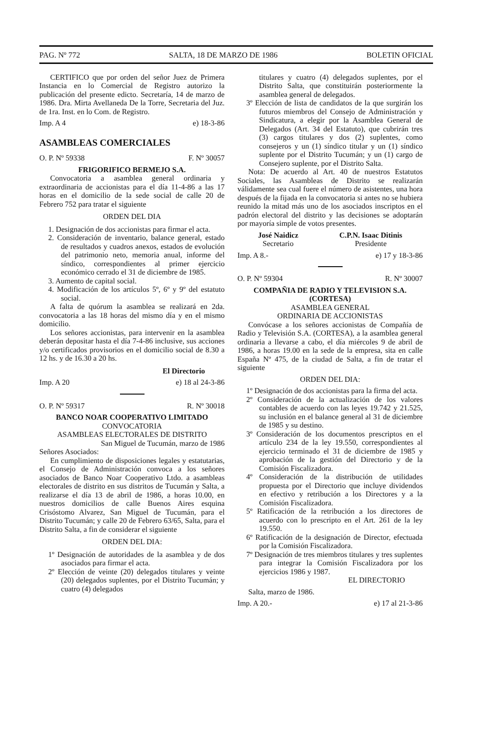PAG. Nº 772 SALTA, 18 DE MARZO DE 1986 BOLETIN OFICIAL
CERTIFICO que por orden del señor Juez de Primera Instancia en lo Comercial de Registro autorizo la publicación del presente edicto. Secretaría, 14 de marzo de 1986. Dra. Mirta Avellaneda De la Torre, Secretaria del Juz. de 1ra. Inst. en lo Com. de Registro.
Imp. A 4 e) 18-3-86
ASAMBLEAS COMERCIALES
O. P. Nº 59338 F. Nº 30057
FRIGORIFICO BERMEJO S.A.
Convocatoria a asamblea general ordinaria y extraordinaria de accionistas para el día 11-4-86 a las 17 horas en el domicilio de la sede social de calle 20 de Febrero 752 para tratar el siguiente
ORDEN DEL DIA
1. Designación de dos accionistas para firmar el acta.
2. Consideración de inventario, balance general, estado de resultados y cuadros anexos, estados de evolución del patrimonio neto, memoria anual, informe del síndico, correspondientes al primer ejercicio económico cerrado el 31 de diciembre de 1985.
3. Aumento de capital social.
4. Modificación de los artículos 5º, 6º y 9º del estatuto social.
A falta de quórum la asamblea se realizará en 2da. convocatoria a las 18 horas del mismo día y en el mismo domicilio.
Los señores accionistas, para intervenir en la asamblea deberán depositar hasta el día 7-4-86 inclusive, sus acciones y/o certificados provisorios en el domicilio social de 8.30 a 12 hs. y de 16.30 a 20 hs.
El Directorio
Imp. A 20 e) 18 al 24-3-86
O. P. Nº 59317 R. Nº 30018
BANCO NOAR COOPERATIVO LIMITADO
CONVOCATORIA
ASAMBLEAS ELECTORALES DE DISTRITO
San Miguel de Tucumán, marzo de 1986
Señores Asociados:
En cumplimiento de disposiciones legales y estatutarias, el Consejo de Administración convoca a los señores asociados de Banco Noar Cooperativo Ltdo. a asambleas electorales de distrito en sus distritos de Tucumán y Salta, a realizarse el día 13 de abril de 1986, a horas 10.00, en nuestros domicilios de calle Buenos Aires esquina Crisóstomo Alvarez, San Miguel de Tucumán, para el Distrito Tucumán; y calle 20 de Febrero 63/65, Salta, para el Distrito Salta, a fin de considerar el siguiente
ORDEN DEL DIA:
1º Designación de autoridades de la asamblea y de dos asociados para firmar el acta.
2º Elección de veinte (20) delegados titulares y veinte (20) delegados suplentes, por el Distrito Tucumán; y cuatro (4) delegados
titulares y cuatro (4) delegados suplentes, por el Distrito Salta, que constituirán posteriormente la asamblea general de delegados.
3º Elección de lista de candidatos de la que surgirán los futuros miembros del Consejo de Administración y Sindicatura, a elegir por la Asamblea General de Delegados (Art. 34 del Estatuto), que cubrirán tres (3) cargos titulares y dos (2) suplentes, como consejeros y un (1) síndico titular y un (1) síndico suplente por el Distrito Tucumán; y un (1) cargo de Consejero suplente, por el Distrito Salta.
Nota: De acuerdo al Art. 40 de nuestros Estatutos Sociales, las Asambleas de Distrito se realizarán válidamente sea cual fuere el número de asistentes, una hora después de la fijada en la convocatoria si antes no se hubiera reunido la mitad más uno de los asociados inscriptos en el padrón electoral del distrito y las decisiones se adoptarán por mayoría simple de votos presentes.
José Naidicz
Secretario
C.P.N. Isaac Ditinis
Presidente
Imp. A 8.- e) 17 y 18-3-86
O. P. Nº 59304 R. Nº 30007
COMPAÑIA DE RADIO Y TELEVISION S.A. (CORTESA)
ASAMBLEA GENERAL
ORDINARIA DE ACCIONISTAS
Convócase a los señores accionistas de Compañía de Radio y Televisión S.A. (CORTESA), a la asamblea general ordinaria a llevarse a cabo, el día miércoles 9 de abril de 1986, a horas 19.00 en la sede de la empresa, sita en calle España Nº 475, de la ciudad de Salta, a fin de tratar el siguiente
ORDEN DEL DIA:
1º Designación de dos accionistas para la firma del acta.
2º Consideración de la actualización de los valores contables de acuerdo con las leyes 19.742 y 21.525, su inclusión en el balance general al 31 de diciembre de 1985 y su destino.
3º Consideración de los documentos prescriptos en el artículo 234 de la ley 19.550, correspondientes al ejercicio terminado el 31 de diciembre de 1985 y aprobación de la gestión del Directorio y de la Comisión Fiscalizadora.
4º Consideración de la distribución de utilidades propuesta por el Directorio que incluye dividendos en efectivo y retribución a los Directores y a la Comisión Fiscalizadora.
5º Ratificación de la retribución a los directores de acuerdo con lo prescripto en el Art. 261 de la ley 19.550.
6º Ratificación de la designación de Director, efectuada por la Comisión Fiscalizadora.
7º Designación de tres miembros titulares y tres suplentes para integrar la Comisión Fiscalizadora por los ejercicios 1986 y 1987.
EL DIRECTORIO
Salta, marzo de 1986.
Imp. A 20.- e) 17 al 21-3-86